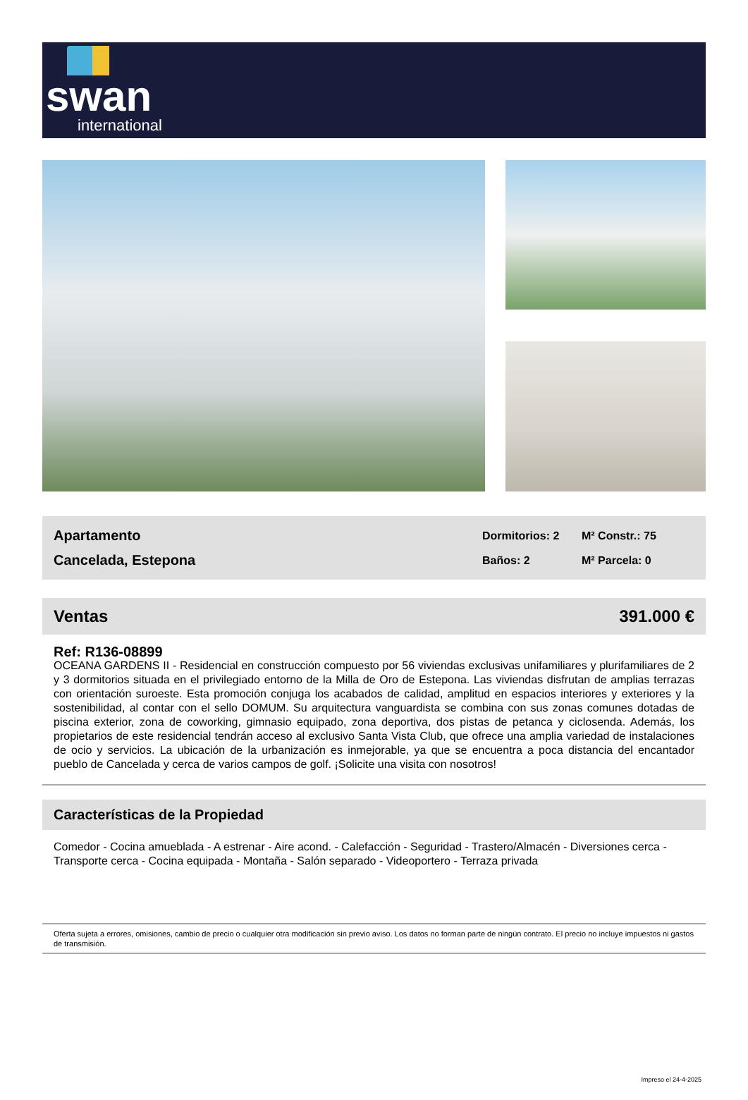swan
international
Apartamento
Cancelada, Estepona
Dormitorios: 2 M² Constr.: 75 Baños: 2 M² Parcela: 0
Ventas 391.000 €
Ref: R136-08899
OCEANA GARDENS II - Residencial en construcción compuesto por 56 viviendas exclusivas unifamiliares y plurifamiliares de 2 y 3 dormitorios situada en el privilegiado entorno de la Milla de Oro de Estepona. Las viviendas disfrutan de amplias terrazas con orientación suroeste. Esta promoción conjuga los acabados de calidad, amplitud en espacios interiores y exteriores y la sostenibilidad, al contar con el sello DOMUM. Su arquitectura vanguardista se combina con sus zonas comunes dotadas de piscina exterior, zona de coworking, gimnasio equipado, zona deportiva, dos pistas de petanca y ciclosenda. Además, los propietarios de este residencial tendrán acceso al exclusivo Santa Vista Club, que ofrece una amplia variedad de instalaciones de ocio y servicios. La ubicación de la urbanización es inmejorable, ya que se encuentra a poca distancia del encantador pueblo de Cancelada y cerca de varios campos de golf. ¡Solicite una visita con nosotros!
Características de la Propiedad
Comedor - Cocina amueblada - A estrenar - Aire acond. - Calefacción - Seguridad - Trastero/Almacén - Diversiones cerca - Transporte cerca - Cocina equipada - Montaña - Salón separado - Videoportero - Terraza privada
Oferta sujeta a errores, omisiones, cambio de precio o cualquier otra modificación sin previo aviso. Los datos no forman parte de ningún contrato. El precio no incluye impuestos ni gastos de transmisión.
Impreso el 24-4-2025